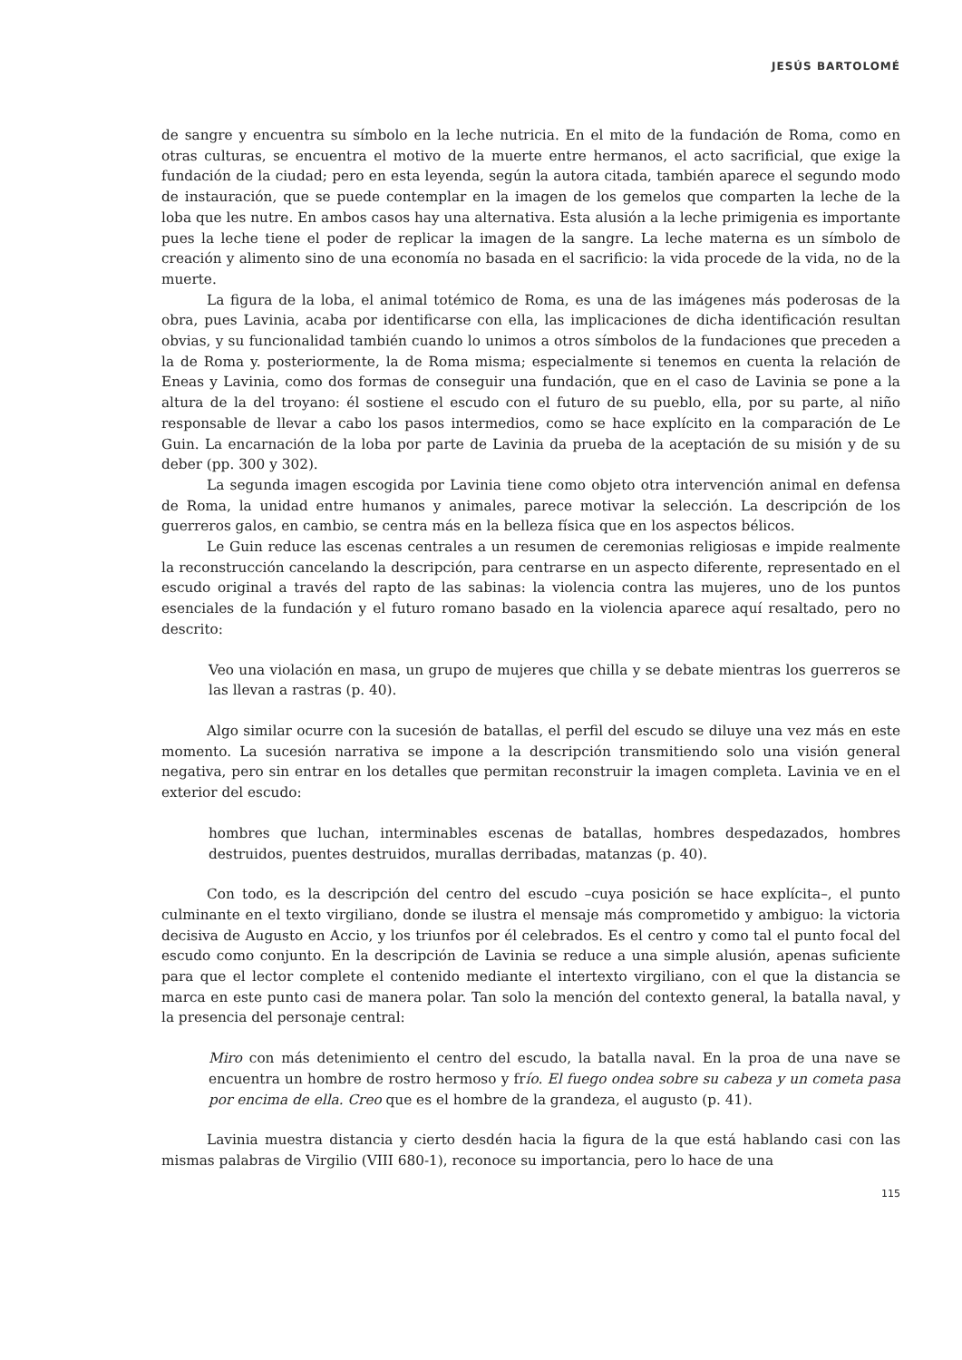JESÚS BARTOLOMÉ
de sangre y encuentra su símbolo en la leche nutricia. En el mito de la fundación de Roma, como en otras culturas, se encuentra el motivo de la muerte entre hermanos, el acto sacrificial, que exige la fundación de la ciudad; pero en esta leyenda, según la autora citada, también aparece el segundo modo de instauración, que se puede contemplar en la imagen de los gemelos que comparten la leche de la loba que les nutre. En ambos casos hay una alternativa. Esta alusión a la leche primigenia es importante pues la leche tiene el poder de replicar la imagen de la sangre. La leche materna es un símbolo de creación y alimento sino de una economía no basada en el sacrificio: la vida procede de la vida, no de la muerte.
La figura de la loba, el animal totémico de Roma, es una de las imágenes más poderosas de la obra, pues Lavinia, acaba por identificarse con ella, las implicaciones de dicha identificación resultan obvias, y su funcionalidad también cuando lo unimos a otros símbolos de la fundaciones que preceden a la de Roma y. posteriormente, la de Roma misma; especialmente si tenemos en cuenta la relación de Eneas y Lavinia, como dos formas de conseguir una fundación, que en el caso de Lavinia se pone a la altura de la del troyano: él sostiene el escudo con el futuro de su pueblo, ella, por su parte, al niño responsable de llevar a cabo los pasos intermedios, como se hace explícito en la comparación de Le Guin. La encarnación de la loba por parte de Lavinia da prueba de la aceptación de su misión y de su deber (pp. 300 y 302).
La segunda imagen escogida por Lavinia tiene como objeto otra intervención animal en defensa de Roma, la unidad entre humanos y animales, parece motivar la selección. La descripción de los guerreros galos, en cambio, se centra más en la belleza física que en los aspectos bélicos.
Le Guin reduce las escenas centrales a un resumen de ceremonias religiosas e impide realmente la reconstrucción cancelando la descripción, para centrarse en un aspecto diferente, representado en el escudo original a través del rapto de las sabinas: la violencia contra las mujeres, uno de los puntos esenciales de la fundación y el futuro romano basado en la violencia aparece aquí resaltado, pero no descrito:
Veo una violación en masa, un grupo de mujeres que chilla y se debate mientras los guerreros se las llevan a rastras (p. 40).
Algo similar ocurre con la sucesión de batallas, el perfil del escudo se diluye una vez más en este momento. La sucesión narrativa se impone a la descripción transmitiendo solo una visión general negativa, pero sin entrar en los detalles que permitan reconstruir la imagen completa. Lavinia ve en el exterior del escudo:
hombres que luchan, interminables escenas de batallas, hombres despedazados, hombres destruidos, puentes destruidos, murallas derribadas, matanzas (p. 40).
Con todo, es la descripción del centro del escudo –cuya posición se hace explícita–, el punto culminante en el texto virgiliano, donde se ilustra el mensaje más comprometido y ambiguo: la victoria decisiva de Augusto en Accio, y los triunfos por él celebrados. Es el centro y como tal el punto focal del escudo como conjunto. En la descripción de Lavinia se reduce a una simple alusión, apenas suficiente para que el lector complete el contenido mediante el intertexto virgiliano, con el que la distancia se marca en este punto casi de manera polar. Tan solo la mención del contexto general, la batalla naval, y la presencia del personaje central:
Miro con más detenimiento el centro del escudo, la batalla naval. En la proa de una nave se encuentra un hombre de rostro hermoso y frío. El fuego ondea sobre su cabeza y un cometa pasa por encima de ella. Creo que es el hombre de la grandeza, el augusto (p. 41).
Lavinia muestra distancia y cierto desdén hacia la figura de la que está hablando casi con las mismas palabras de Virgilio (VIII 680-1), reconoce su importancia, pero lo hace de una
115